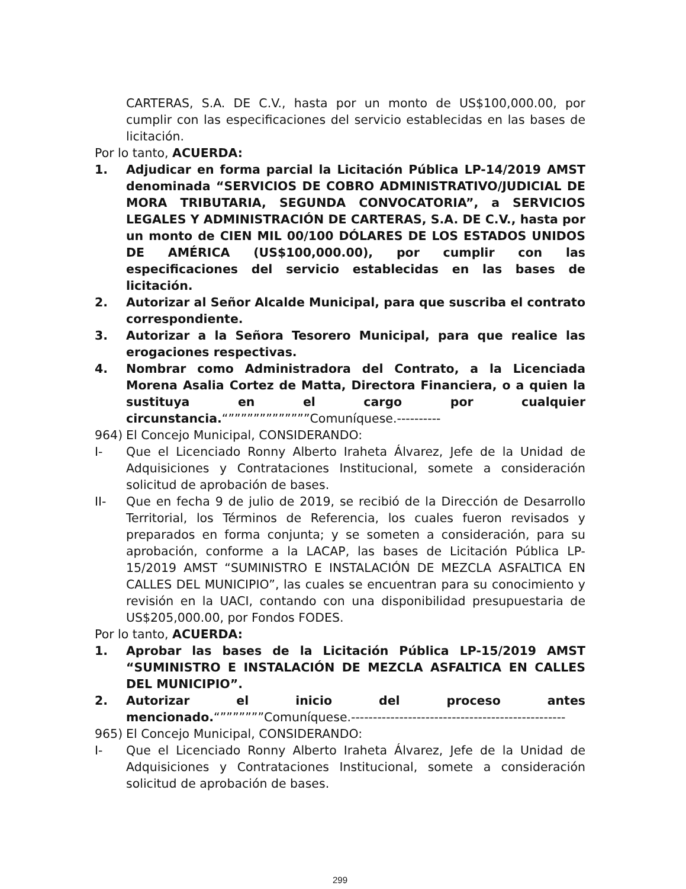CARTERAS, S.A. DE C.V., hasta por un monto de US$100,000.00, por cumplir con las especificaciones del servicio establecidas en las bases de licitación.
Por lo tanto, ACUERDA:
1. Adjudicar en forma parcial la Licitación Pública LP-14/2019 AMST denominada “SERVICIOS DE COBRO ADMINISTRATIVO/JUDICIAL DE MORA TRIBUTARIA, SEGUNDA CONVOCATORIA”, a SERVICIOS LEGALES Y ADMINISTRACIÓN DE CARTERAS, S.A. DE C.V., hasta por un monto de CIEN MIL 00/100 DÓLARES DE LOS ESTADOS UNIDOS DE AMÉRICA (US$100,000.00), por cumplir con las especificaciones del servicio establecidas en las bases de licitación.
2. Autorizar al Señor Alcalde Municipal, para que suscriba el contrato correspondiente.
3. Autorizar a la Señora Tesorero Municipal, para que realice las erogaciones respectivas.
4. Nombrar como Administradora del Contrato, a la Licenciada Morena Asalia Cortez de Matta, Directora Financiera, o a quien la sustituya en el cargo por cualquier circunstancia.“”””””””””””””Comuníquese.----------
964) El Concejo Municipal, CONSIDERANDO:
I- Que el Licenciado Ronny Alberto Iraheta Álvarez, Jefe de la Unidad de Adquisiciones y Contrataciones Institucional, somete a consideración solicitud de aprobación de bases.
II- Que en fecha 9 de julio de 2019, se recibió de la Dirección de Desarrollo Territorial, los Términos de Referencia, los cuales fueron revisados y preparados en forma conjunta; y se someten a consideración, para su aprobación, conforme a la LACAP, las bases de Licitación Pública LP-15/2019 AMST “SUMINISTRO E INSTALACIÓN DE MEZCLA ASFALTICA EN CALLES DEL MUNICIPIO”, las cuales se encuentran para su conocimiento y revisión en la UACI, contando con una disponibilidad presupuestaria de US$205,000.00, por Fondos FODES.
Por lo tanto, ACUERDA:
1. Aprobar las bases de la Licitación Pública LP-15/2019 AMST “SUMINISTRO E INSTALACIÓN DE MEZCLA ASFALTICA EN CALLES DEL MUNICIPIO”.
2. Autorizar el inicio del proceso antes mencionado.“”””””””Comuníquese.-------------------------------------------------
965) El Concejo Municipal, CONSIDERANDO:
I- Que el Licenciado Ronny Alberto Iraheta Álvarez, Jefe de la Unidad de Adquisiciones y Contrataciones Institucional, somete a consideración solicitud de aprobación de bases.
299